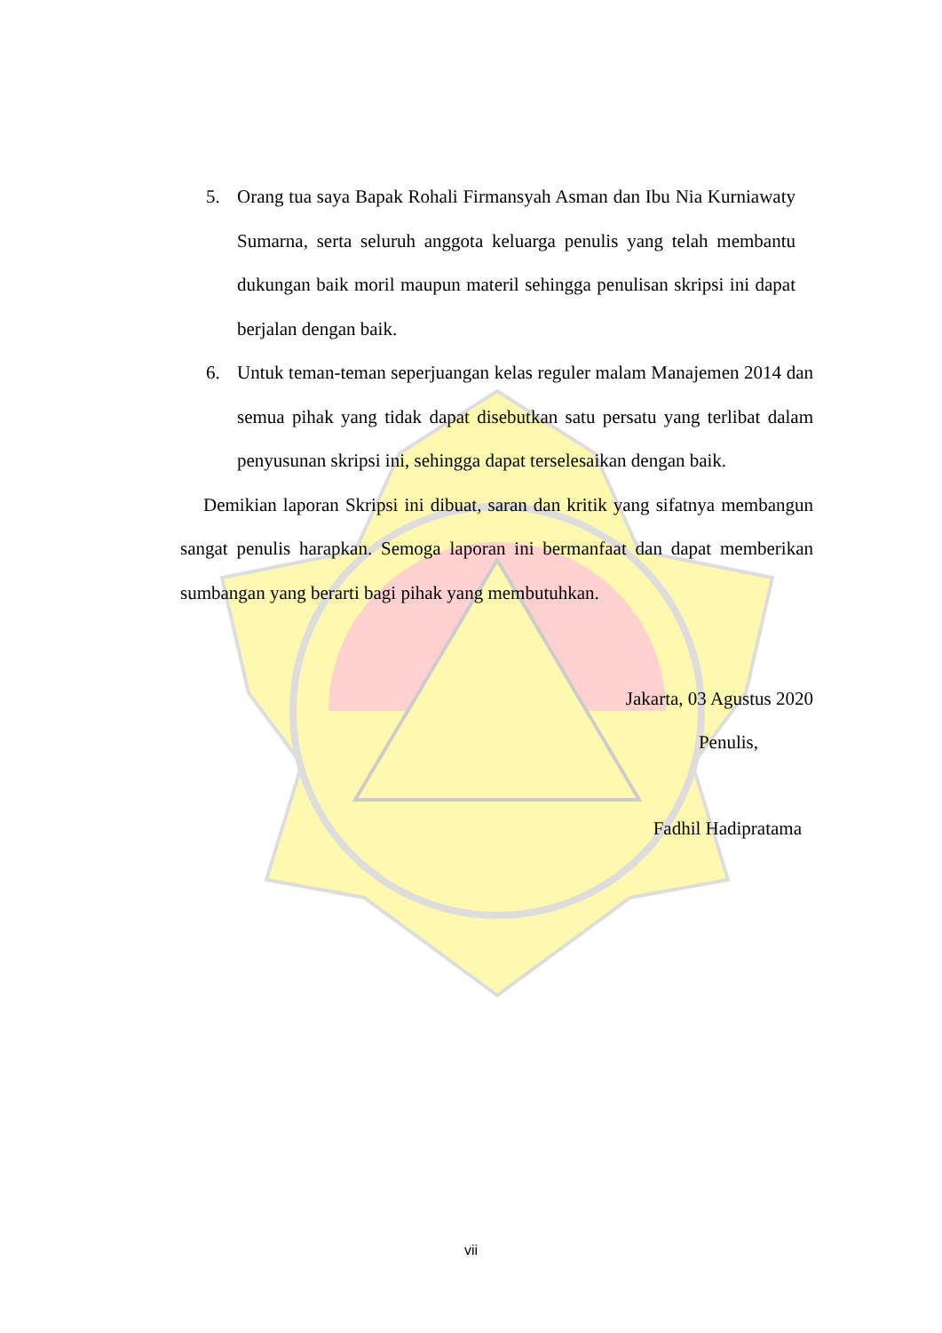5. Orang tua saya Bapak Rohali Firmansyah Asman dan Ibu Nia Kurniawaty Sumarna, serta seluruh anggota keluarga penulis yang telah membantu dukungan baik moril maupun materil sehingga penulisan skripsi ini dapat berjalan dengan baik.
6. Untuk teman-teman seperjuangan kelas reguler malam Manajemen 2014 dan semua pihak yang tidak dapat disebutkan satu persatu yang terlibat dalam penyusunan skripsi ini, sehingga dapat terselesaikan dengan baik.
Demikian laporan Skripsi ini dibuat, saran dan kritik yang sifatnya membangun sangat penulis harapkan. Semoga laporan ini bermanfaat dan dapat memberikan sumbangan yang berarti bagi pihak yang membutuhkan.
Jakarta, 03 Agustus 2020
Penulis,
Fadhil Hadipratama
vii